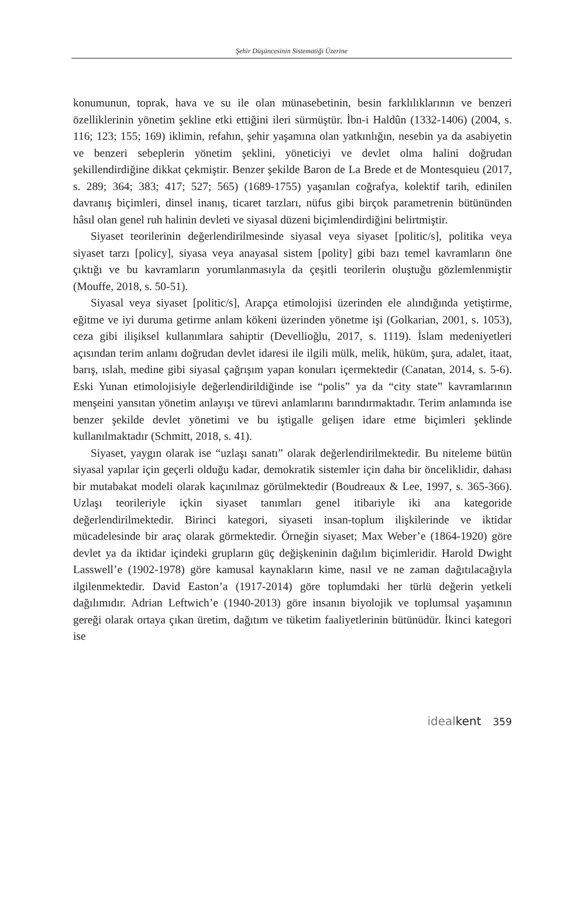Şehir Düşüncesinin Sistematiği Üzerine
konumunun, toprak, hava ve su ile olan münasebetinin, besin farklılıklarının ve benzeri özelliklerinin yönetim şekline etki ettiğini ileri sürmüştür. İbn-i Haldûn (1332-1406) (2004, s. 116; 123; 155; 169) iklimin, refahın, şehir yaşamına olan yatkınlığın, nesebin ya da asabiyetin ve benzeri sebeplerin yönetim şeklini, yöneticiyi ve devlet olma halini doğrudan şekillendirdiğine dikkat çekmiştir. Benzer şekilde Baron de La Brede et de Montesquieu (2017, s. 289; 364; 383; 417; 527; 565) (1689-1755) yaşanılan coğrafya, kolektif tarih, edinilen davranış biçimleri, dinsel inanış, ticaret tarzları, nüfus gibi birçok parametrenin bütününden hâsıl olan genel ruh halinin devleti ve siyasal düzeni biçimlendirdiğini belirtmiştir.
Siyaset teorilerinin değerlendirilmesinde siyasal veya siyaset [politic/s], politika veya siyaset tarzı [policy], siyasa veya anayasal sistem [polity] gibi bazı temel kavramların öne çıktığı ve bu kavramların yorumlanmasıyla da çeşitli teorilerin oluştuğu gözlemlenmiştir (Mouffe, 2018, s. 50-51).
Siyasal veya siyaset [politic/s], Arapça etimolojisi üzerinden ele alındığında yetiştirme, eğitme ve iyi duruma getirme anlam kökeni üzerinden yönetme işi (Golkarian, 2001, s. 1053), ceza gibi ilişiksel kullanımlara sahiptir (Devellioğlu, 2017, s. 1119). İslam medeniyetleri açısından terim anlamı doğrudan devlet idaresi ile ilgili mülk, melik, hüküm, şura, adalet, itaat, barış, ıslah, medine gibi siyasal çağrışım yapan konuları içermektedir (Canatan, 2014, s. 5-6). Eski Yunan etimolojisiyle değerlendirildiğinde ise “polis” ya da “city state” kavramlarının menşeini yansıtan yönetim anlayışı ve türevi anlamlarını barındırmaktadır. Terim anlamında ise benzer şekilde devlet yönetimi ve bu iştigalle gelişen idare etme biçimleri şeklinde kullanılmaktadır (Schmitt, 2018, s. 41).
Siyaset, yaygın olarak ise “uzlaşı sanatı” olarak değerlendirilmektedir. Bu niteleme bütün siyasal yapılar için geçerli olduğu kadar, demokratik sistemler için daha bir önceliklidir, dahası bir mutabakat modeli olarak kaçınılmaz görülmektedir (Boudreaux & Lee, 1997, s. 365-366). Uzlaşı teorileriyle içkin siyaset tanımları genel itibariyle iki ana kategoride değerlendirilmektedir. Birinci kategori, siyaseti insan-toplum ilişkilerinde ve iktidar mücadelesinde bir araç olarak görmektedir. Örneğin siyaset; Max Weber’e (1864-1920) göre devlet ya da iktidar içindeki grupların güç değişkeninin dağılım biçimleridir. Harold Dwight Lasswell’e (1902-1978) göre kamusal kaynakların kime, nasıl ve ne zaman dağıtılacağıyla ilgilenmektedir. David Easton’a (1917-2014) göre toplumdaki her türlü değerin yetkeli dağılımıdır. Adrian Leftwich’e (1940-2013) göre insanın biyolojik ve toplumsal yaşamının gereği olarak ortaya çıkan üretim, dağıtım ve tüketim faaliyetlerinin bütünüdür. İkinci kategori ise
ideal kent 359